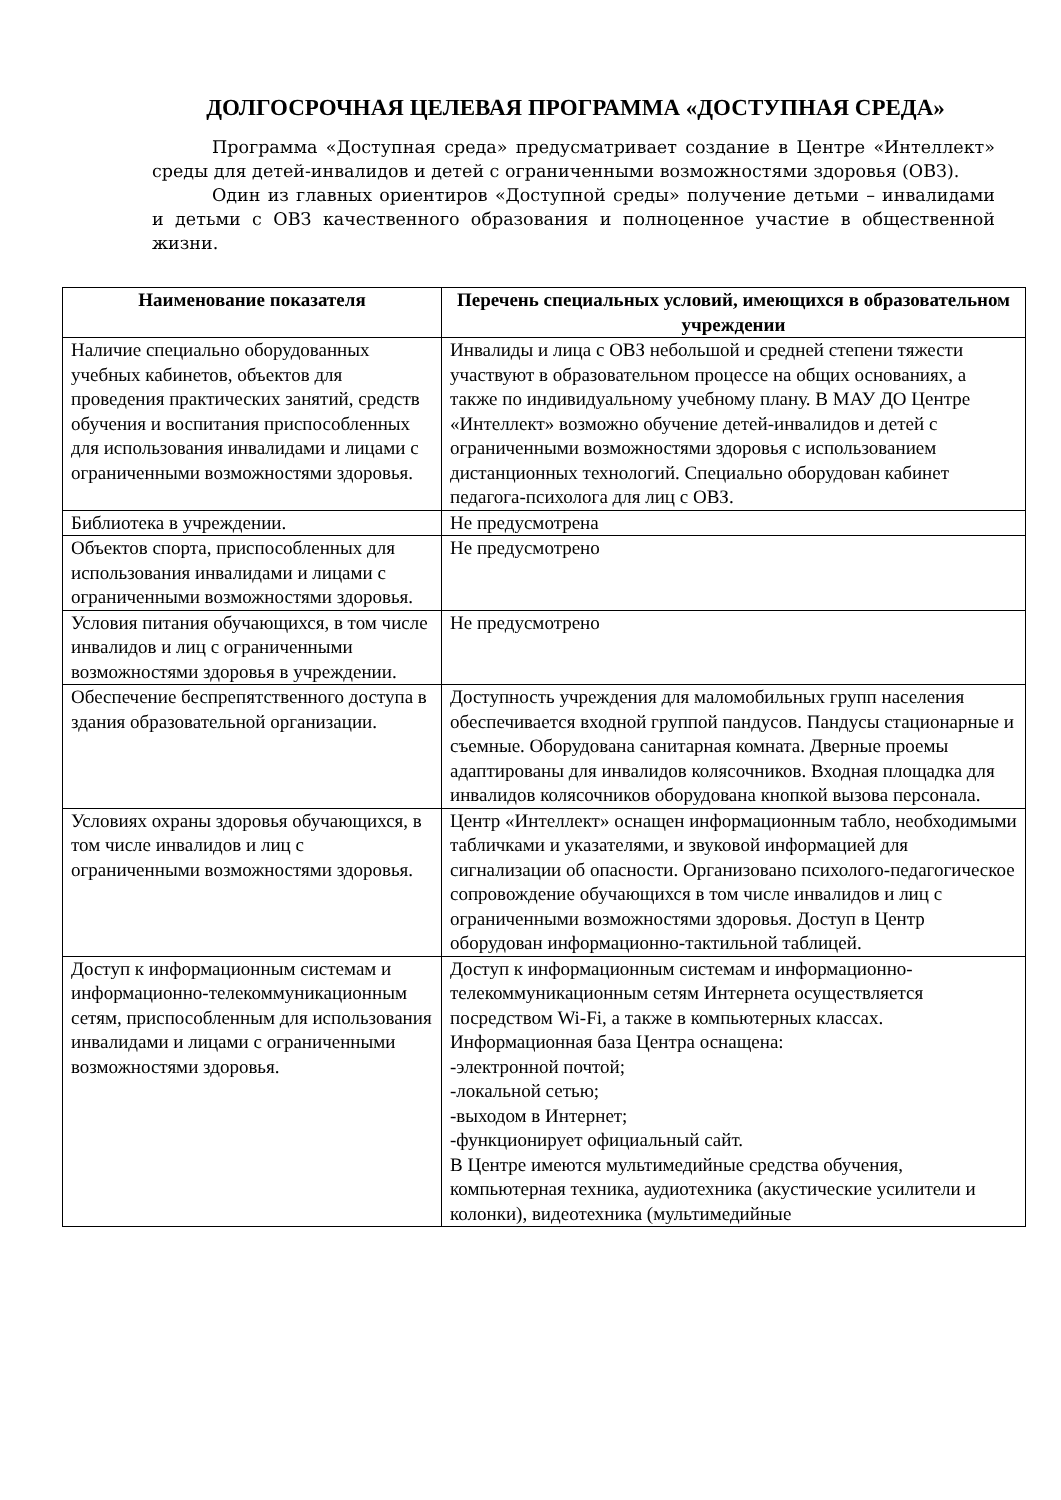ДОЛГОСРОЧНАЯ ЦЕЛЕВАЯ ПРОГРАММА «ДОСТУПНАЯ СРЕДА»
Программа «Доступная среда» предусматривает создание в Центре «Интеллект» среды для детей-инвалидов и детей с ограниченными возможностями здоровья (ОВЗ).
Один из главных ориентиров «Доступной среды» получение детьми – инвалидами и детьми с ОВЗ качественного образования и полноценное участие в общественной жизни.
| Наименование показателя | Перечень специальных условий, имеющихся в образовательном учреждении |
| --- | --- |
| Наличие специально оборудованных учебных кабинетов, объектов для проведения практических занятий, средств обучения и воспитания приспособленных для использования инвалидами и лицами с ограниченными возможностями здоровья. | Инвалиды и лица с ОВЗ небольшой и средней степени тяжести участвуют в образовательном процессе на общих основаниях, а также по индивидуальному учебному плану. В МАУ ДО Центре «Интеллект» возможно обучение детей-инвалидов и детей с ограниченными возможностями здоровья с использованием дистанционных технологий. Специально оборудован кабинет педагога-психолога для лиц с ОВЗ. |
| Библиотека в учреждении. | Не предусмотрена |
| Объектов спорта, приспособленных для использования инвалидами и лицами с ограниченными возможностями здоровья. | Не предусмотрено |
| Условия питания обучающихся, в том числе инвалидов и лиц с ограниченными возможностями здоровья в учреждении. | Не предусмотрено |
| Обеспечение беспрепятственного доступа в здания образовательной организации. | Доступность учреждения для маломобильных групп населения обеспечивается входной группой пандусов. Пандусы стационарные и съемные. Оборудована санитарная комната. Дверные проемы адаптированы для инвалидов колясочников. Входная площадка для инвалидов колясочников оборудована кнопкой вызова персонала. |
| Условиях охраны здоровья обучающихся, в том числе инвалидов и лиц с ограниченными возможностями здоровья. | Центр «Интеллект» оснащен информационным табло, необходимыми табличками и указателями, и звуковой информацией для сигнализации об опасности. Организовано психолого-педагогическое сопровождение обучающихся в том числе инвалидов и лиц с ограниченными возможностями здоровья. Доступ в Центр оборудован информационно-тактильной таблицей. |
| Доступ к информационным системам и информационно-телекоммуникационным сетям, приспособленным для использования инвалидами и лицами с ограниченными возможностями здоровья. | Доступ к информационным системам и информационно-телекоммуникационным сетям Интернета осуществляется посредством Wi-Fi, а также в компьютерных классах. Информационная база Центра оснащена: -электронной почтой; -локальной сетью; -выходом в Интернет; -функционирует официальный сайт. В Центре имеются мультимедийные средства обучения, компьютерная техника, аудиотехника (акустические усилители и колонки), видеотехника (мультимедийные |